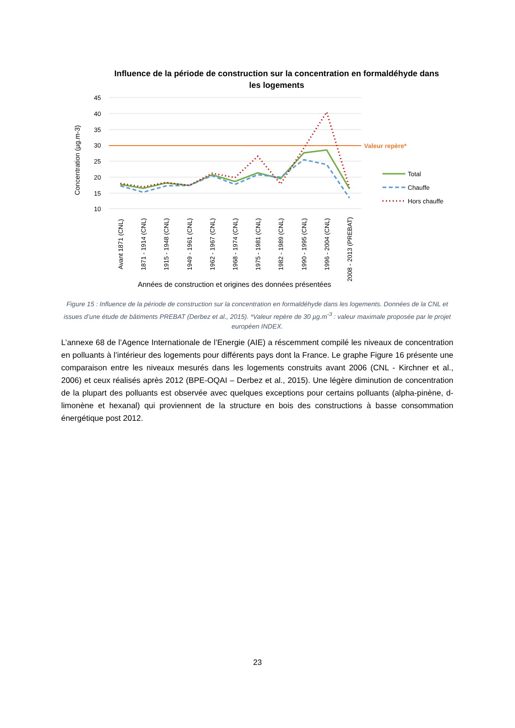Influence de la période de construction sur la concentration en formaldéhyde dans les logements
45
40
35
30
25
20
15
10
Concentration (µg.m-3)
Valeur repère*
Avant 1871 (CNL)
1871 - 1914 (CNL)
1915 - 1948 (CNL)
1949 - 1961 (CNL)
1962 - 1967 (CNL)
1968 - 1974 (CNL)
1975 - 1981 (CNL)
1982 - 1989 (CNL)
1990 - 1995 (CNL)
1996 - 2004 (CNL)
2008 - 2013 (PREBAT)
Années de construction et origines des données présentées
Total
Chauffe
Hors chauffe
Figure 15 : Influence de la période de construction sur la concentration en formaldéhyde dans les logements. Données de la CNL et issues d’une étude de bâtiments PREBAT (Derbez et al., 2015). *Valeur repère de 30 µg.m<sup>-3</sup> : valeur maximale proposée par le projet européen INDEX.
L’annexe 68 de l’Agence Internationale de l’Energie (AIE) a réscemment compilé les niveaux de concentration en polluants à l’intérieur des logements pour différents pays dont la France. Le graphe Figure 16 présente une comparaison entre les niveaux mesurés dans les logements construits avant 2006 (CNL - Kirchner et al., 2006) et ceux réalisés après 2012 (BPE-OQAI – Derbez et al., 2015). Une légère diminution de concentration de la plupart des polluants est observée avec quelques exceptions pour certains polluants (alpha-pinène, d-limonène et hexanal) qui proviennent de la structure en bois des constructions à basse consommation énergétique post 2012.
23